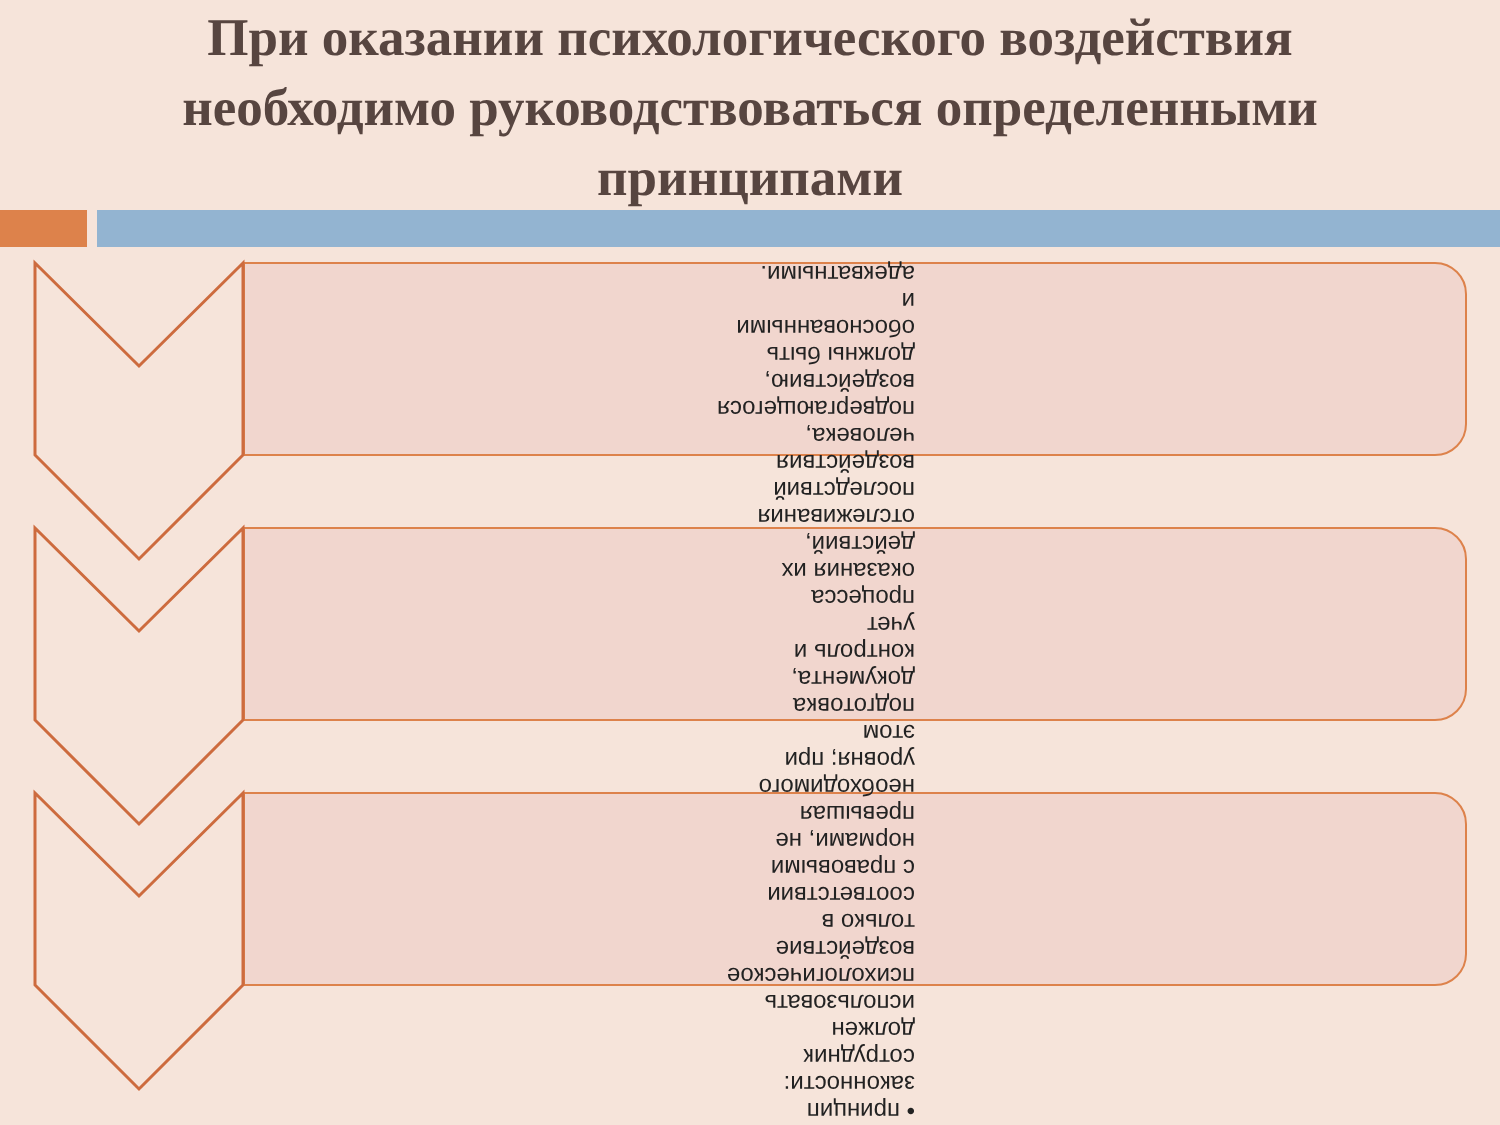При оказании психологического воздействия необходимо руководствоваться определенными принципами
• принцип законности: сотрудник должен использовать психологическое воздействие только в соответствии с правовыми нормами, не превышая необходимого уровня; при этом подготовка документа, контроль и учет процесса оказания их действий, отслеживания последствий воздействия человека, подвергающегося воздействию, должны быть обоснованными и адекватными.